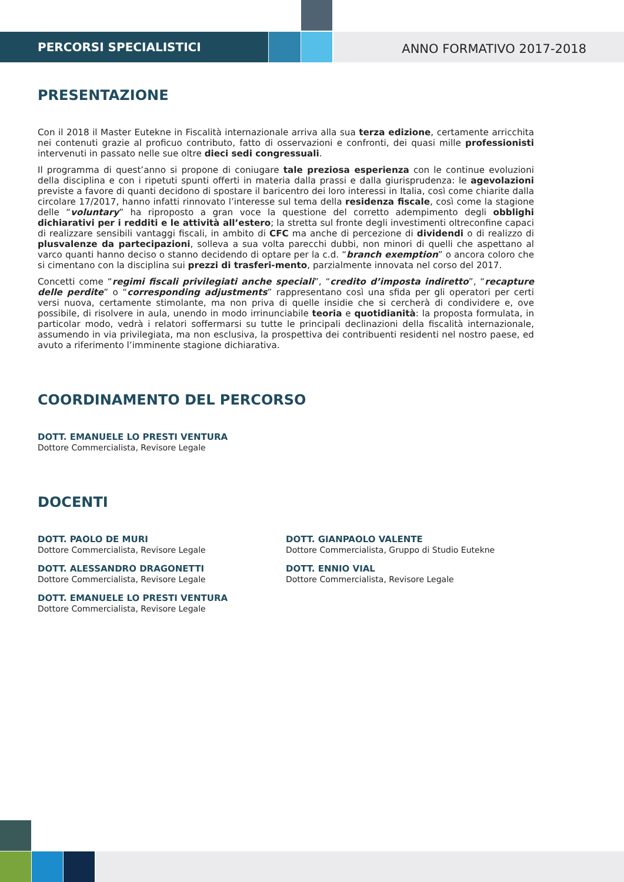PERCORSI SPECIALISTICI
ANNO FORMATIVO 2017-2018
PRESENTAZIONE
Con il 2018 il Master Eutekne in Fiscalità internazionale arriva alla sua terza edizione, certamente arricchita nei contenuti grazie al proficuo contributo, fatto di osservazioni e confronti, dei quasi mille professionisti intervenuti in passato nelle sue oltre dieci sedi congressuali.
Il programma di quest’anno si propone di coniugare tale preziosa esperienza con le continue evoluzioni della disciplina e con i ripetuti spunti offerti in materia dalla prassi e dalla giurisprudenza: le agevolazioni previste a favore di quanti decidono di spostare il baricentro dei loro interessi in Italia, così come chiarite dalla circolare 17/2017, hanno infatti rinnovato l’interesse sul tema della residenza fiscale, così come la stagione delle “voluntary” ha riproposto a gran voce la questione del corretto adempimento degli obblighi dichiarativi per i redditi e le attività all’estero; la stretta sul fronte degli investimenti oltreconfine capaci di realizzare sensibili vantaggi fiscali, in ambito di CFC ma anche di percezione di dividendi o di realizzo di plusvalenze da partecipazioni, solleva a sua volta parecchi dubbi, non minori di quelli che aspettano al varco quanti hanno deciso o stanno decidendo di optare per la c.d. “branch exemption” o ancora coloro che si cimentano con la disciplina sui prezzi di trasferi-mento, parzialmente innovata nel corso del 2017.
Concetti come “regimi fiscali privilegiati anche speciali”, “credito d’imposta indiretto”, “recapture delle perdite” o “corresponding adjustments” rappresentano così una sfida per gli operatori per certi versi nuova, certamente stimolante, ma non priva di quelle insidie che si cercherà di condividere e, ove possibile, di risolvere in aula, unendo in modo irrinunciabile teoria e quotidianità: la proposta formulata, in particolar modo, vedrà i relatori soffermarsi su tutte le principali declinazioni della fiscalità internazionale, assumendo in via privilegiata, ma non esclusiva, la prospettiva dei contribuenti residenti nel nostro paese, ed avuto a riferimento l’imminente stagione dichiarativa.
COORDINAMENTO DEL PERCORSO
DOTT. EMANUELE LO PRESTI VENTURA
Dottore Commercialista, Revisore Legale
DOCENTI
DOTT. PAOLO DE MURI
Dottore Commercialista, Revisore Legale
DOTT. ALESSANDRO DRAGONETTI
Dottore Commercialista, Revisore Legale
DOTT. EMANUELE LO PRESTI VENTURA
Dottore Commercialista, Revisore Legale
DOTT. GIANPAOLO VALENTE
Dottore Commercialista, Gruppo di Studio Eutekne
DOTT. ENNIO VIAL
Dottore Commercialista, Revisore Legale